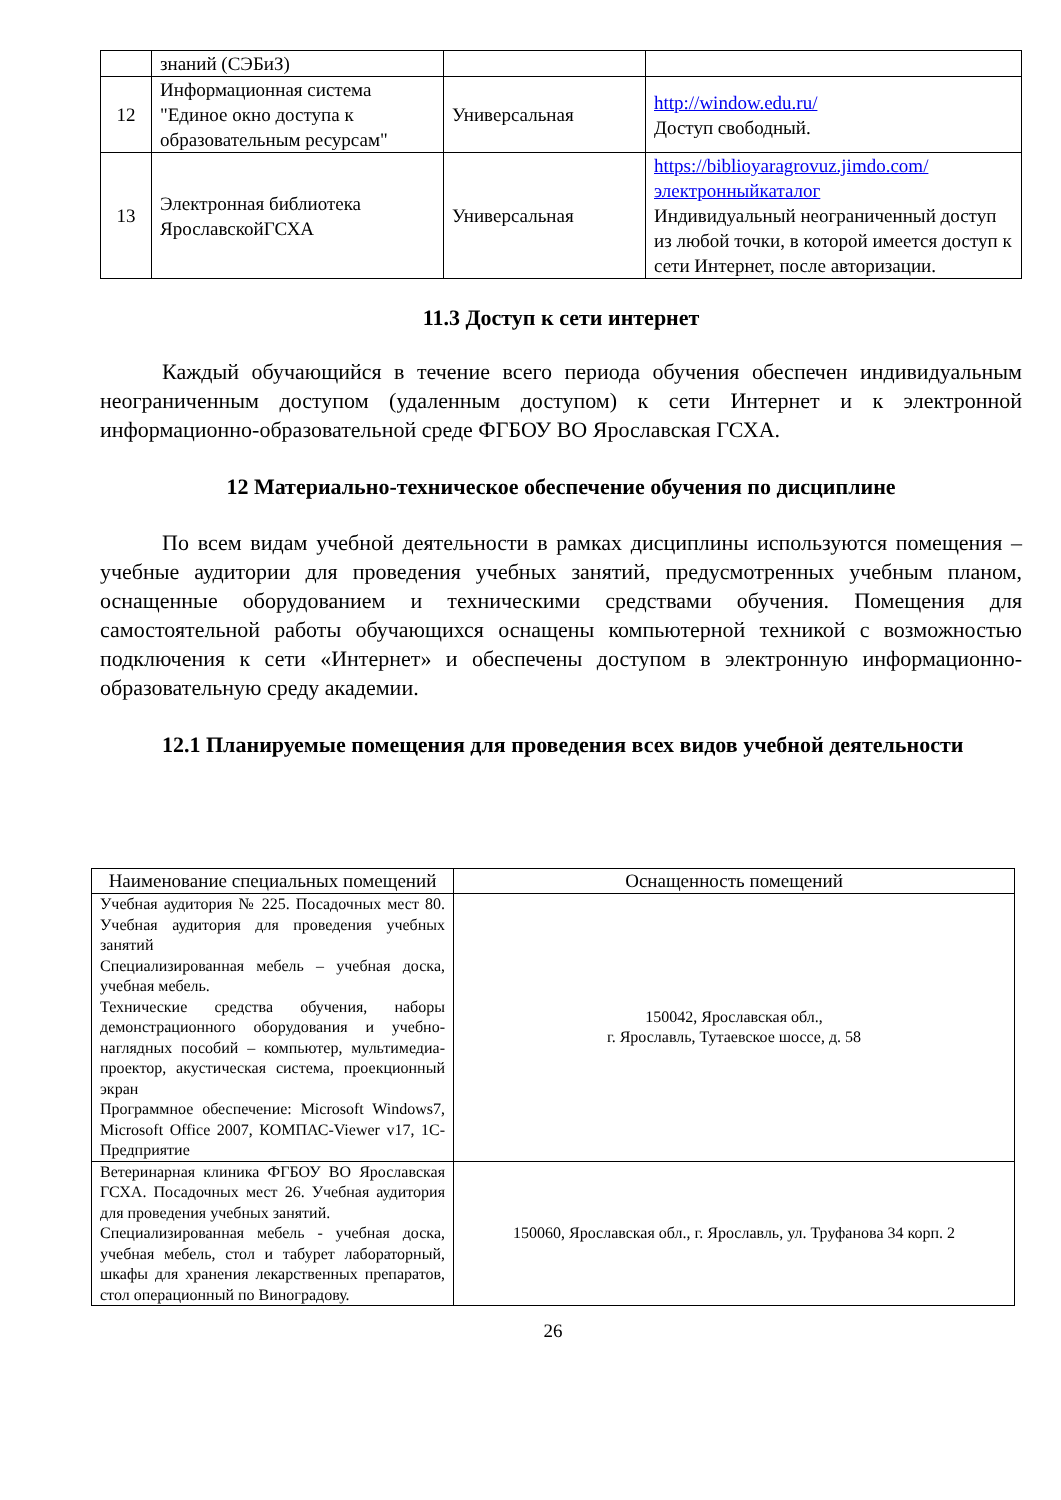| | знаний (СЭБиЗ) | | |
| 12 | Информационная система "Единое окно доступа к образовательным ресурсам" | Универсальная | http://window.edu.ru/ Доступ свободный. |
| 13 | Электронная библиотека ЯрославскойГСХА | Универсальная | https://biblioyaragrovuz.jimdo.com/электронныйкаталог Индивидуальный неограниченный доступ из любой точки, в которой имеется доступ к сети Интернет, после авторизации. |
11.3 Доступ к сети интернет
Каждый обучающийся в течение всего периода обучения обеспечен индивидуальным неограниченным доступом (удаленным доступом) к сети Интернет и к электронной информационно-образовательной среде ФГБОУ ВО Ярославская ГСХА.
12 Материально-техническое обеспечение обучения по дисциплине
По всем видам учебной деятельности в рамках дисциплины используются помещения – учебные аудитории для проведения учебных занятий, предусмотренных учебным планом, оснащенные оборудованием и техническими средствами обучения. Помещения для самостоятельной работы обучающихся оснащены компьютерной техникой с возможностью подключения к сети «Интернет» и обеспечены доступом в электронную информационно-образовательную среду академии.
12.1 Планируемые помещения для проведения всех видов учебной деятельности
| Наименование специальных помещений | Оснащенность помещений |
| --- | --- |
| Учебная аудитория № 225. Посадочных мест 80. Учебная аудитория для проведения учебных занятий Специализированная мебель – учебная доска, учебная мебель. Технические средства обучения, наборы демонстрационного оборудования и учебно-наглядных пособий – компьютер, мультимедиа-проектор, акустическая система, проекционный экран Программное обеспечение: Microsoft Windows7, Microsoft Office 2007, КОМПАС-Viewer v17, 1С-Предприятие | 150042, Ярославская обл., г. Ярославль, Тутаевское шоссе, д. 58 |
| Ветеринарная клиника ФГБОУ ВО Ярославская ГСХА. Посадочных мест 26. Учебная аудитория для проведения учебных занятий. Специализированная мебель - учебная доска, учебная мебель, стол и табурет лабораторный, шкафы для хранения лекарственных препаратов, стол операционный по Виноградову. | 150060, Ярославская обл., г. Ярославль, ул. Труфанова 34 корп. 2 |
26